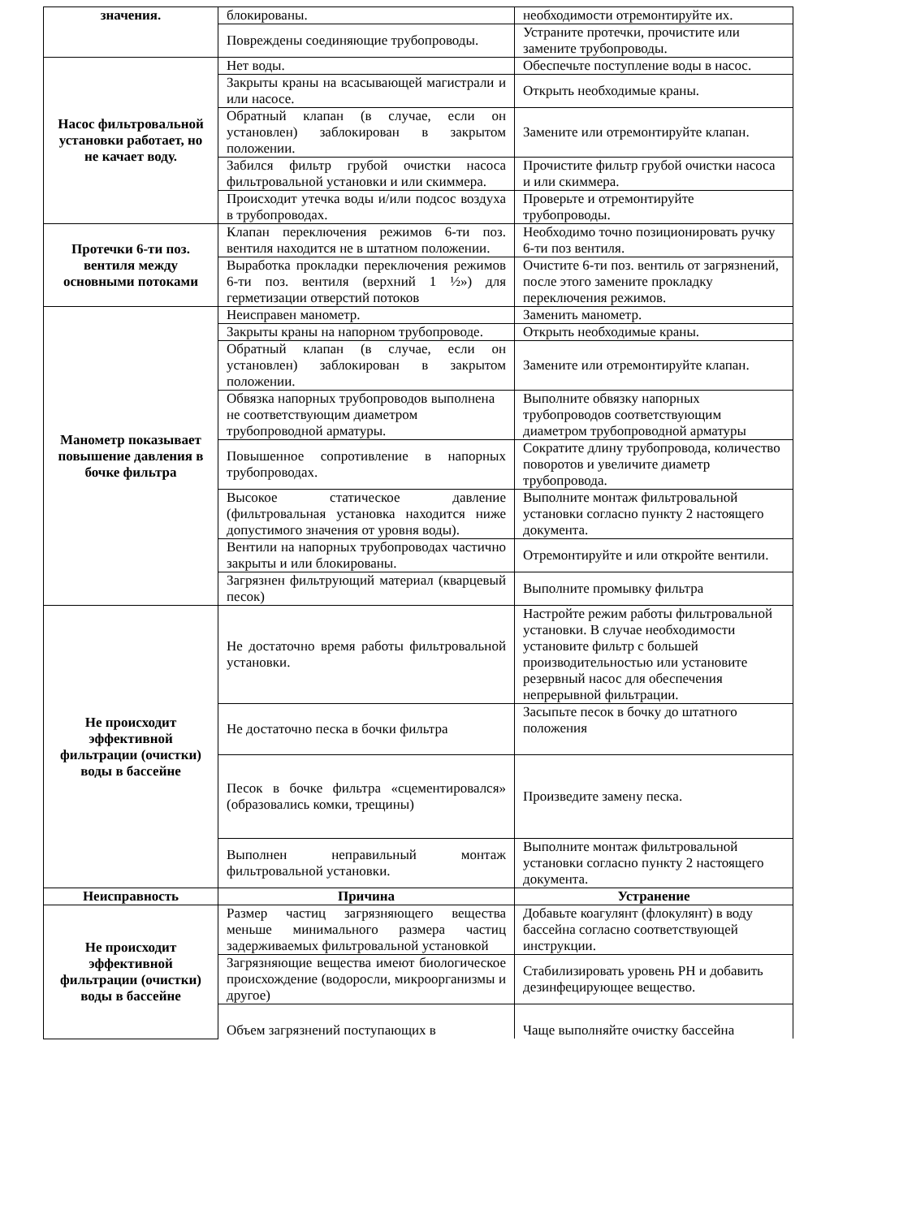| значения. | блокированы. | необходимости отремонтируйте их. |
| | Повреждены соединяющие трубопроводы. | Устраните протечки, прочистите или замените трубопроводы. |
| Насос фильтровальной установки работает, но не качает воду. | Нет воды. | Обеспечьте поступление воды в насос. |
| | Закрыты краны на всасывающей магистрали и или насосе. | Открыть необходимые краны. |
| | Обратный клапан (в случае, если он установлен) заблокирован в закрытом положении. | Замените или отремонтируйте клапан. |
| | Забился фильтр грубой очистки насоса фильтровальной установки и или скиммера. | Прочистите фильтр грубой очистки насоса и или скиммера. |
| | Происходит утечка воды и/или подсос воздуха в трубопроводах. | Проверьте и отремонтируйте трубопроводы. |
| Протечки 6-ти поз. вентиля между основными потоками | Клапан переключения режимов 6-ти поз. вентиля находится не в штатном положении. | Необходимо точно позиционировать ручку 6-ти поз вентиля. |
| | Выработка прокладки переключения режимов 6-ти поз. вентиля (верхний 1 ½») для герметизации отверстий потоков | Очистите 6-ти поз. вентиль от загрязнений, после этого замените прокладку переключения режимов. |
| Манометр показывает повышение давления в бочке фильтра | Неисправен манометр. | Заменить манометр. |
| | Закрыты краны на напорном трубопроводе. | Открыть необходимые краны. |
| | Обратный клапан (в случае, если он установлен) заблокирован в закрытом положении. | Замените или отремонтируйте клапан. |
| | Обвязка напорных трубопроводов выполнена не соответствующим диаметром трубопроводной арматуры. | Выполните обвязку напорных трубопроводов соответствующим диаметром трубопроводной арматуры |
| | Повышенное сопротивление в напорных трубопроводах. | Сократите длину трубопровода, количество поворотов и увеличите диаметр трубопровода. |
| | Высокое статическое давление (фильтровальная установка находится ниже допустимого значения от уровня воды). | Выполните монтаж фильтровальной установки согласно пункту 2 настоящего документа. |
| | Вентили на напорных трубопроводах частично закрыты и или блокированы. | Отремонтируйте и или откройте вентили. |
| | Загрязнен фильтрующий материал (кварцевый песок) | Выполните промывку фильтра |
| Не происходит эффективной фильтрации (очистки) воды в бассейне | Не достаточно время работы фильтровальной установки. | Настройте режим работы фильтровальной установки. В случае необходимости установите фильтр с большей производительностью или установите резервный насос для обеспечения непрерывной фильтрации. |
| | Не достаточно песка в бочки фильтра | Засыпьте песок в бочку до штатного положения |
| | Песок в бочке фильтра «сцементировался» (образовались комки, трещины) | Произведите замену песка. |
| | Выполнен неправильный монтаж фильтровальной установки. | Выполните монтаж фильтровальной установки согласно пункту 2 настоящего документа. |
| Неисправность | Причина | Устранение |
| Не происходит эффективной фильтрации (очистки) воды в бассейне | Размер частиц загрязняющего вещества меньше минимального размера частиц задерживаемых фильтровальной установкой | Добавьте коагулянт (флокулянт) в воду бассейна согласно соответствующей инструкции. |
| | Загрязняющие вещества имеют биологическое происхождение (водоросли, микроорганизмы и другое) | Стабилизировать уровень PH и добавить дезинфецирующее вещество. |
| | Объем загрязнений поступающих в | Чаще выполняйте очистку бассейна |